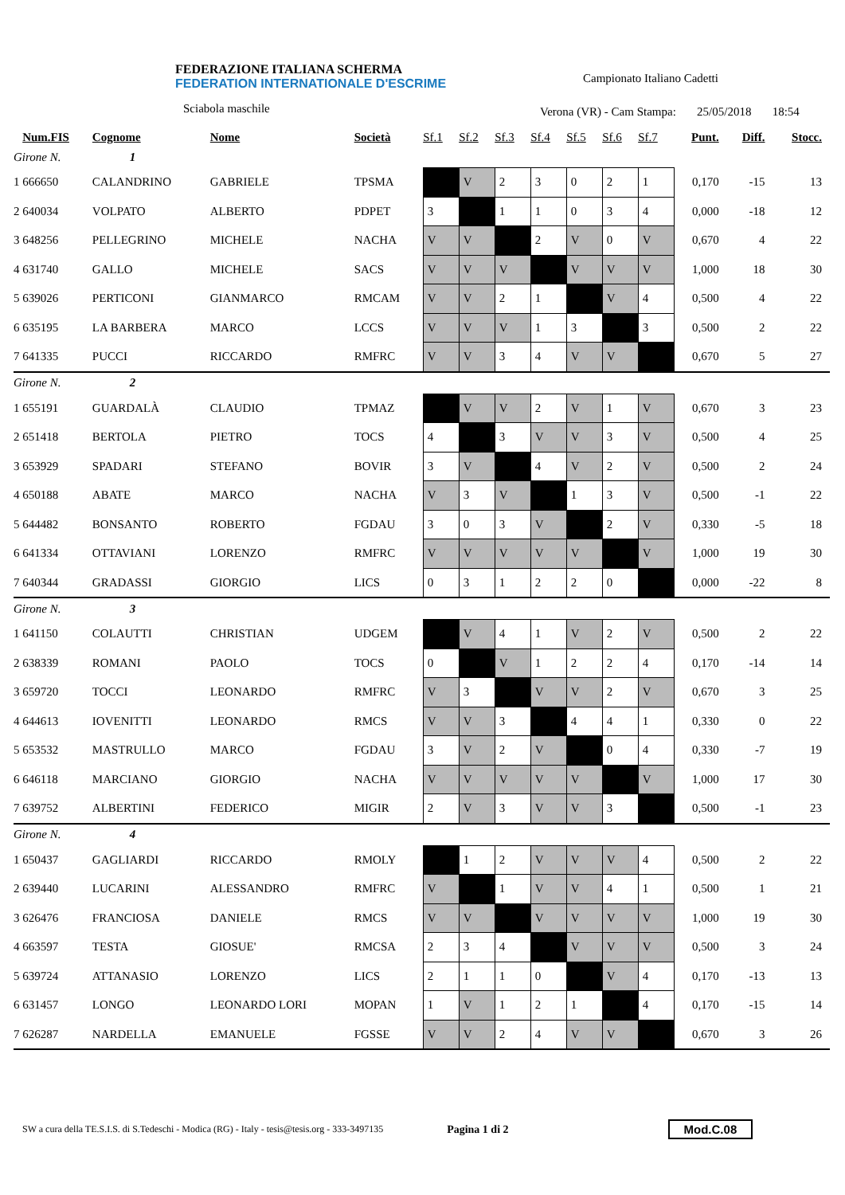FEDERAZIONE ITALIANA SCHERMA
FEDERATION INTERNATIONALE D'ESCRIME
Sciabola maschile
Campionato Italiano Cadetti
Verona (VR) - Cam Stampa: 25/05/2018 18:54
| | Num.FIS | Cognome | Nome | Società | Sf.1 | Sf.2 | Sf.3 | Sf.4 | Sf.5 | Sf.6 | Sf.7 | Punt. | Diff. | Stocc. |
| --- | --- | --- | --- | --- | --- | --- | --- | --- | --- | --- | --- | --- | --- | --- |
| Girone N. 1 | | | | | | | | | | | | | | |
| 1 | 666650 | CALANDRINO | GABRIELE | TPSMA | | V | 2 | 3 | 0 | 2 | 1 | 0,170 | -15 | 13 |
| 2 | 640034 | VOLPATO | ALBERTO | PDPET | 3 | | 1 | 1 | 0 | 3 | 4 | 0,000 | -18 | 12 |
| 3 | 648256 | PELLEGRINO | MICHELE | NACHA | V | V | | 2 | V | 0 | V | 0,670 | 4 | 22 |
| 4 | 631740 | GALLO | MICHELE | SACS | V | V | V | | V | V | V | 1,000 | 18 | 30 |
| 5 | 639026 | PERTICONI | GIANMARCO | RMCAM | V | V | 2 | 1 | | V | 4 | 0,500 | 4 | 22 |
| 6 | 635195 | LA BARBERA | MARCO | LCCS | V | V | V | 1 | 3 | | 3 | 0,500 | 2 | 22 |
| 7 | 641335 | PUCCI | RICCARDO | RMFRC | V | V | 3 | 4 | V | V | | 0,670 | 5 | 27 |
| Girone N. 2 | | | | | | | | | | | | | | |
| 1 | 655191 | GUARDALÀ | CLAUDIO | TPMAZ | | V | V | 2 | V | 1 | V | 0,670 | 3 | 23 |
| 2 | 651418 | BERTOLA | PIETRO | TOCS | 4 | | 3 | V | V | 3 | V | 0,500 | 4 | 25 |
| 3 | 653929 | SPADARI | STEFANO | BOVIR | 3 | V | | 4 | V | 2 | V | 0,500 | 2 | 24 |
| 4 | 650188 | ABATE | MARCO | NACHA | V | 3 | V | | 1 | 3 | V | 0,500 | -1 | 22 |
| 5 | 644482 | BONSANTO | ROBERTO | FGDAU | 3 | 0 | 3 | V | | 2 | V | 0,330 | -5 | 18 |
| 6 | 641334 | OTTAVIANI | LORENZO | RMFRC | V | V | V | V | V | | V | 1,000 | 19 | 30 |
| 7 | 640344 | GRADASSI | GIORGIO | LICS | 0 | 3 | 1 | 2 | 2 | 0 | | 0,000 | -22 | 8 |
| Girone N. 3 | | | | | | | | | | | | | | |
| 1 | 641150 | COLAUTTI | CHRISTIAN | UDGEM | | V | 4 | 1 | V | 2 | V | 0,500 | 2 | 22 |
| 2 | 638339 | ROMANI | PAOLO | TOCS | 0 | | V | 1 | 2 | 2 | 4 | 0,170 | -14 | 14 |
| 3 | 659720 | TOCCI | LEONARDO | RMFRC | V | 3 | | V | V | 2 | V | 0,670 | 3 | 25 |
| 4 | 644613 | IOVENITTI | LEONARDO | RMCS | V | V | 3 | | 4 | 4 | 1 | 0,330 | 0 | 22 |
| 5 | 653532 | MASTRULLO | MARCO | FGDAU | 3 | V | 2 | V | | 0 | 4 | 0,330 | -7 | 19 |
| 6 | 646118 | MARCIANO | GIORGIO | NACHA | V | V | V | V | V | | V | 1,000 | 17 | 30 |
| 7 | 639752 | ALBERTINI | FEDERICO | MIGIR | 2 | V | 3 | V | V | 3 | | 0,500 | -1 | 23 |
| Girone N. 4 | | | | | | | | | | | | | | |
| 1 | 650437 | GAGLIARDI | RICCARDO | RMOLY | | 1 | 2 | V | V | V | 4 | 0,500 | 2 | 22 |
| 2 | 639440 | LUCARINI | ALESSANDRO | RMFRC | V | | 1 | V | V | 4 | 1 | 0,500 | 1 | 21 |
| 3 | 626476 | FRANCIOSA | DANIELE | RMCS | V | V | | V | V | V | V | 1,000 | 19 | 30 |
| 4 | 663597 | TESTA | GIOSUE' | RMCSA | 2 | 3 | 4 | | V | V | V | 0,500 | 3 | 24 |
| 5 | 639724 | ATTANASIO | LORENZO | LICS | 2 | 1 | 1 | 0 | | V | 4 | 0,170 | -13 | 13 |
| 6 | 631457 | LONGO | LEONARDO LORI | MOPAN | 1 | V | 1 | 2 | 1 | | 4 | 0,170 | -15 | 14 |
| 7 | 626287 | NARDELLA | EMANUELE | FGSSE | V | V | 2 | 4 | V | V | | 0,670 | 3 | 26 |
SW a cura della TE.S.I.S. di S.Tedeschi - Modica (RG) - Italy - tesis@tesis.org - 333-3497135 Pagina 1 di 2 Mod.C.08